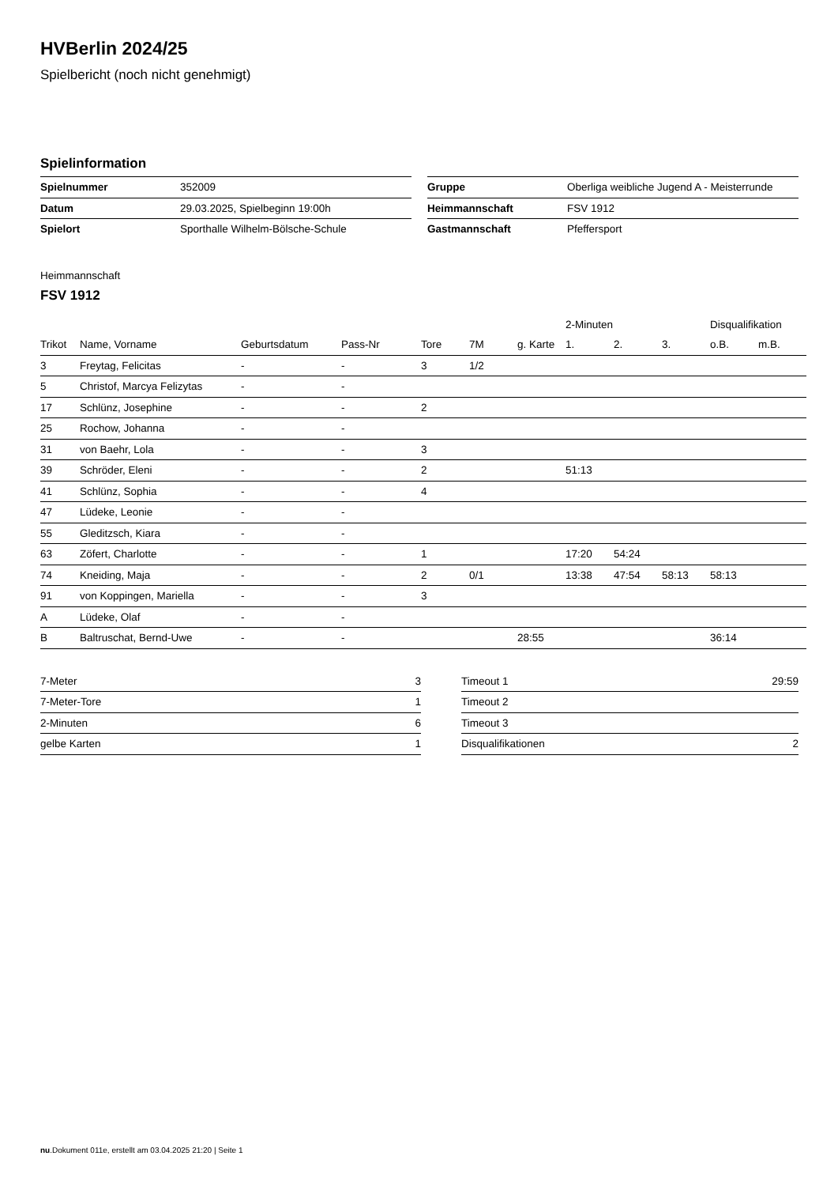HVBerlin 2024/25
Spielbericht (noch nicht genehmigt)
Spielinformation
| Spielnummer | 352009 |
| Datum | 29.03.2025, Spielbeginn 19:00h |
| Spielort | Sporthalle Wilhelm-Bölsche-Schule |
| Gruppe | Oberliga weibliche Jugend A - Meisterrunde |
| Heimmannschaft | FSV 1912 |
| Gastmannschaft | Pfeffersport |
Heimmannschaft
FSV 1912
| | | | | | | | 2-Minuten | | | Disqualifikation | |
| Trikot | Name, Vorname | Geburtsdatum | Pass-Nr | Tore | 7M | g. Karte | 1. | 2. | 3. | o.B. | m.B. |
| 3 | Freytag, Felicitas | - | - | 3 | 1/2 | | | | | | |
| 5 | Christof, Marcya Felizytas | - | - | | | | | | | | |
| 17 | Schlünz, Josephine | - | - | 2 | | | | | | | |
| 25 | Rochow, Johanna | - | - | | | | | | | | |
| 31 | von Baehr, Lola | - | - | 3 | | | | | | | |
| 39 | Schröder, Eleni | - | - | 2 | | | 51:13 | | | | |
| 41 | Schlünz, Sophia | - | - | 4 | | | | | | | |
| 47 | Lüdeke, Leonie | - | - | | | | | | | | |
| 55 | Gleditzsch, Kiara | - | - | | | | | | | | |
| 63 | Zöfert, Charlotte | - | - | 1 | | | 17:20 | 54:24 | | | |
| 74 | Kneiding, Maja | - | - | 2 | 0/1 | | 13:38 | 47:54 | 58:13 | 58:13 | |
| 91 | von Koppingen, Mariella | - | - | 3 | | | | | | | |
| A | Lüdeke, Olaf | - | - | | | | | | | | |
| B | Baltruschat, Bernd-Uwe | - | - | | | 28:55 | | | | 36:14 | |
| 7-Meter | 3 |
| 7-Meter-Tore | 1 |
| 2-Minuten | 6 |
| gelbe Karten | 1 |
| Timeout 1 | 29:59 |
| Timeout 2 | |
| Timeout 3 | |
| Disqualifikationen | 2 |
nu.Dokument 011e, erstellt am 03.04.2025 21:20 | Seite 1